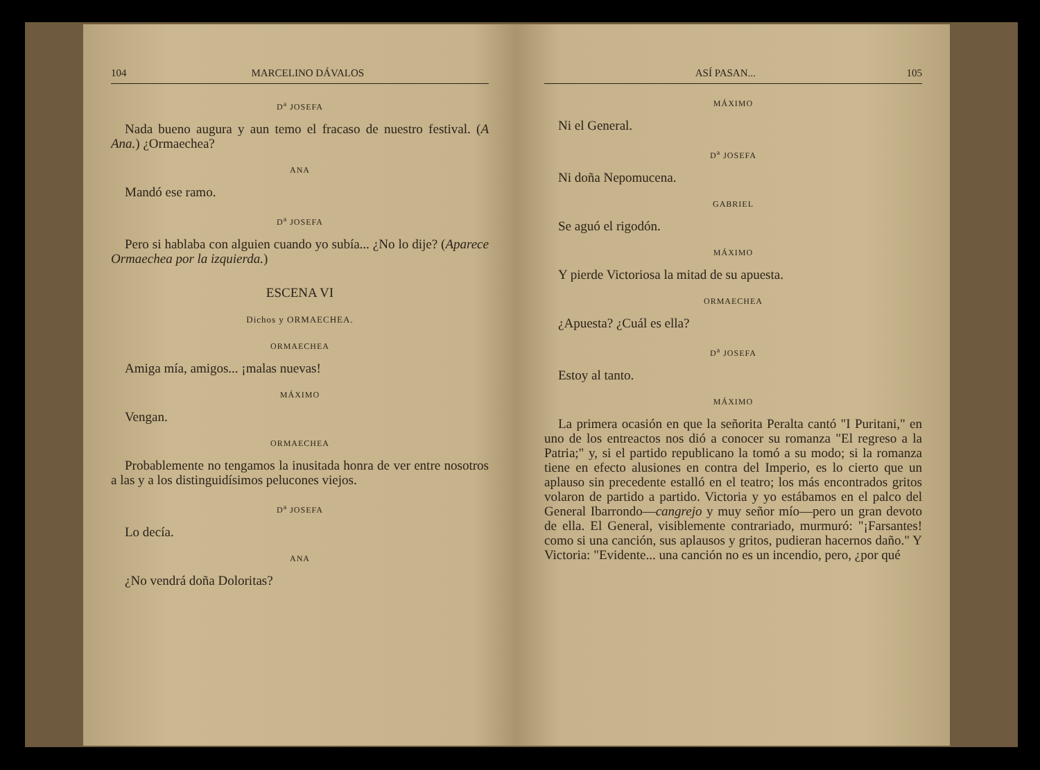104 MARCELINO DÁVALOS
D<sup>a</sup> JOSEFA
Nada bueno augura y aun temo el fracaso de nuestro festival. (A Ana.) ¿Ormaechea?
ANA
Mandó ese ramo.
D<sup>a</sup> JOSEFA
Pero si hablaba con alguien cuando yo subía... ¿No lo dije? (Aparece Ormaechea por la izquierda.)
ESCENA VI
Dichos y ORMAECHEA.
ORMAECHEA
Amiga mía, amigos... ¡malas nuevas!
MÁXIMO
Vengan.
ORMAECHEA
Probablemente no tengamos la inusitada honra de ver entre nosotros a las y a los distinguidísimos pelucones viejos.
D<sup>a</sup> JOSEFA
Lo decía.
ANA
¿No vendrá doña Doloritas?
ASÍ PASAN... 105
MÁXIMO
Ni el General.
D<sup>a</sup> JOSEFA
Ni doña Nepomucena.
GABRIEL
Se aguó el rigodón.
MÁXIMO
Y pierde Victoriosa la mitad de su apuesta.
ORMAECHEA
¿Apuesta? ¿Cuál es ella?
D<sup>a</sup> JOSEFA
Estoy al tanto.
MÁXIMO
La primera ocasión en que la señorita Peralta cantó "I Puritani," en uno de los entreactos nos dió a conocer su romanza "El regreso a la Patria;" y, si el partido republicano la tomó a su modo; si la romanza tiene en efecto alusiones en contra del Imperio, es lo cierto que un aplauso sin precedente estalló en el teatro; los más encontrados gritos volaron de partido a partido. Victoria y yo estábamos en el palco del General Ibarrondo—cangrejo y muy señor mío—pero un gran devoto de ella. El General, visiblemente contrariado, murmuró: "¡Farsantes! como si una canción, sus aplausos y gritos, pudieran hacernos daño." Y Victoria: "Evidente... una canción no es un incendio, pero, ¿por qué